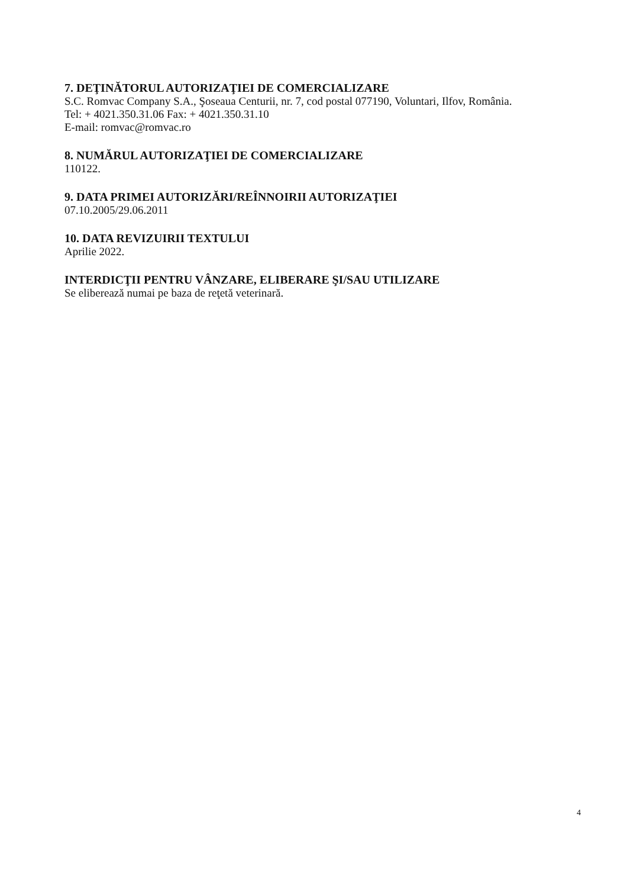7. DEŢINĂTORUL AUTORIZAŢIEI DE COMERCIALIZARE
S.C. Romvac Company S.A., Şoseaua Centurii, nr. 7, cod postal 077190, Voluntari, Ilfov, România.
Tel: + 4021.350.31.06 Fax: + 4021.350.31.10
E-mail: romvac@romvac.ro
8. NUMĂRUL AUTORIZAŢIEI DE COMERCIALIZARE
110122.
9. DATA PRIMEI AUTORIZĂRI/REÎNNOIRII AUTORIZAŢIEI
07.10.2005/29.06.2011
10. DATA REVIZUIRII TEXTULUI
Aprilie 2022.
INTERDICŢII PENTRU VÂNZARE, ELIBERARE ŞI/SAU UTILIZARE
Se eliberează numai pe baza de reţetă veterinară.
4